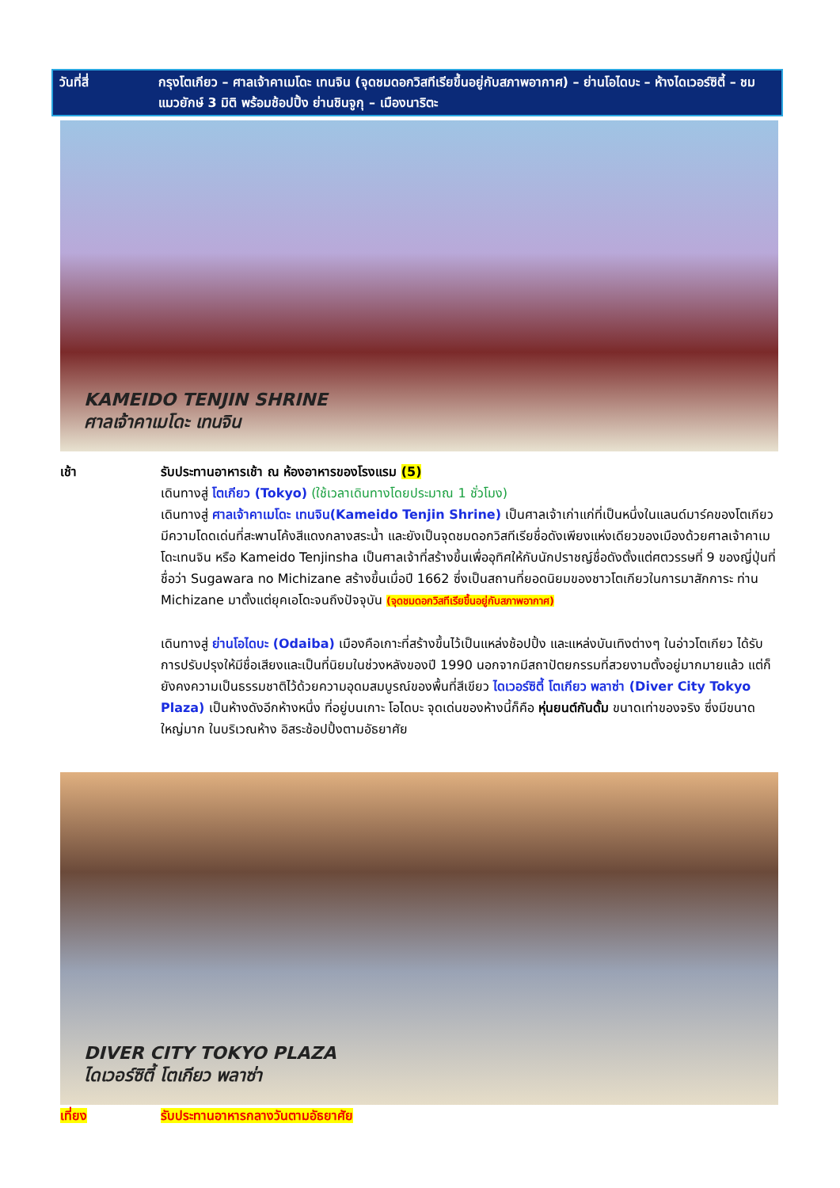วันที่สี่ กรุงโตเกียว – ศาลเจ้าคาเมโดะ เทนจิน (จุดชมดอกวิสทีเรียขึ้นอยู่กับสภาพอากาศ) – ย่านโอไดบะ – ห้างไดเวอร์ซิตี้ – ชมแมวยักษ์ 3 มิติ พร้อมช้อปปิ้ง ย่านชินจูกุ – เมืองนาริตะ
KAMEIDO TENJIN SHRINE
ศาลเจ้าคาเมโดะ เทนจิน
เช้า รับประทานอาหารเช้า ณ ห้องอาหารของโรงแรม (5)
เดินทางสู่ โตเกียว (Tokyo) (ใช้เวลาเดินทางโดยประมาณ 1 ชั่วโมง)
เดินทางสู่ ศาลเจ้าคาเมโดะ เทนจิน(Kameido Tenjin Shrine) เป็นศาลเจ้าเก่าแก่ที่เป็นหนึ่งในแลนด์มาร์คของโตเกียว มีความโดดเด่นที่สะพานโค้งสีแดงกลางสระน้ำ และยังเป็นจุดชมดอกวิสทีเรียชื่อดังเพียงแห่งเดียวของเมืองด้วยศาลเจ้าคาเมโดะเทนจิน หรือ Kameido Tenjinsha เป็นศาลเจ้าที่สร้างขึ้นเพื่ออุทิศให้กับนักปราชญ์ชื่อดังตั้งแต่ศตวรรษที่ 9 ของญี่ปุ่นที่ชื่อว่า Sugawara no Michizane สร้างขึ้นเมื่อปี 1662 ซึ่งเป็นสถานที่ยอดนิยมของชาวโตเกียวในการมาสักการะ ท่าน Michizane มาตั้งแต่ยุคเอโดะจนถึงปัจจุบัน (จุดชมดอกวิสทีเรียขึ้นอยู่กับสภาพอากาศ)
เดินทางสู่ ย่านโอไดบะ (Odaiba) เมืองคือเกาะที่สร้างขึ้นไว้เป็นแหล่งช้อปปิ้ง และแหล่งบันเทิงต่างๆ ในอ่าวโตเกียว ได้รับการปรับปรุงให้มีชื่อเสียงและเป็นที่นิยมในช่วงหลังของปี 1990 นอกจากมีสถาปัตยกรรมที่สวยงามตั้งอยู่มากมายแล้ว แต่ก็ยังคงความเป็นธรรมชาติไว้ด้วยความอุดมสมบูรณ์ของพื้นที่สีเขียว ไดเวอร์ซิตี้ โตเกียว พลาซ่า (Diver City Tokyo Plaza) เป็นห้างดังอีกห้างหนึ่ง ที่อยู่บนเกาะ โอไดบะ จุดเด่นของห้างนี้ก็คือ หุ่นยนต์กันดั้ม ขนาดเท่าของจริง ซึ่งมีขนาดใหญ่มาก ในบริเวณห้าง อิสระช้อปปิ้งตามอัธยาศัย
DIVER CITY TOKYO PLAZA
ไดเวอร์ซิตี้ โตเกียว พลาซ่า
เที่ยง รับประทานอาหารกลางวันตามอัธยาศัย